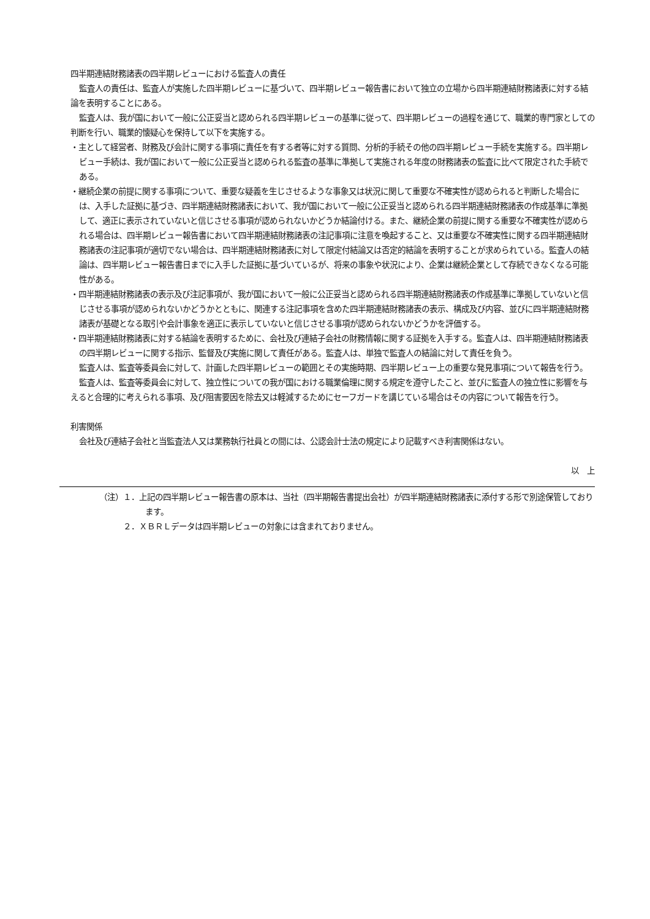四半期連結財務諸表の四半期レビューにおける監査人の責任
監査人の責任は、監査人が実施した四半期レビューに基づいて、四半期レビュー報告書において独立の立場から四半期連結財務諸表に対する結論を表明することにある。
監査人は、我が国において一般に公正妥当と認められる四半期レビューの基準に従って、四半期レビューの過程を通じて、職業的専門家としての判断を行い、職業的懐疑心を保持して以下を実施する。
・主として経営者、財務及び会計に関する事項に責任を有する者等に対する質問、分析的手続その他の四半期レビュー手続を実施する。四半期レビュー手続は、我が国において一般に公正妥当と認められる監査の基準に準拠して実施される年度の財務諸表の監査に比べて限定された手続である。
・継続企業の前提に関する事項について、重要な疑義を生じさせるような事象又は状況に関して重要な不確実性が認められると判断した場合には、入手した証拠に基づき、四半期連結財務諸表において、我が国において一般に公正妥当と認められる四半期連結財務諸表の作成基準に準拠して、適正に表示されていないと信じさせる事項が認められないかどうか結論付ける。また、継続企業の前提に関する重要な不確実性が認められる場合は、四半期レビュー報告書において四半期連結財務諸表の注記事項に注意を喚起すること、又は重要な不確実性に関する四半期連結財務諸表の注記事項が適切でない場合は、四半期連結財務諸表に対して限定付結論又は否定的結論を表明することが求められている。監査人の結論は、四半期レビュー報告書日までに入手した証拠に基づいているが、将来の事象や状況により、企業は継続企業として存続できなくなる可能性がある。
・四半期連結財務諸表の表示及び注記事項が、我が国において一般に公正妥当と認められる四半期連結財務諸表の作成基準に準拠していないと信じさせる事項が認められないかどうかとともに、関連する注記事項を含めた四半期連結財務諸表の表示、構成及び内容、並びに四半期連結財務諸表が基礎となる取引や会計事象を適正に表示していないと信じさせる事項が認められないかどうかを評価する。
・四半期連結財務諸表に対する結論を表明するために、会社及び連結子会社の財務情報に関する証拠を入手する。監査人は、四半期連結財務諸表の四半期レビューに関する指示、監督及び実施に関して責任がある。監査人は、単独で監査人の結論に対して責任を負う。
監査人は、監査等委員会に対して、計画した四半期レビューの範囲とその実施時期、四半期レビュー上の重要な発見事項について報告を行う。
監査人は、監査等委員会に対して、独立性についての我が国における職業倫理に関する規定を遵守したこと、並びに監査人の独立性に影響を与えると合理的に考えられる事項、及び阻害要因を除去又は軽減するためにセーフガードを講じている場合はその内容について報告を行う。
利害関係
会社及び連結子会社と当監査法人又は業務執行社員との間には、公認会計士法の規定により記載すべき利害関係はない。
以　上
（注）１．上記の四半期レビュー報告書の原本は、当社（四半期報告書提出会社）が四半期連結財務諸表に添付する形で別途保管しております。
　　　２．ＸＢＲＬデータは四半期レビューの対象には含まれておりません。